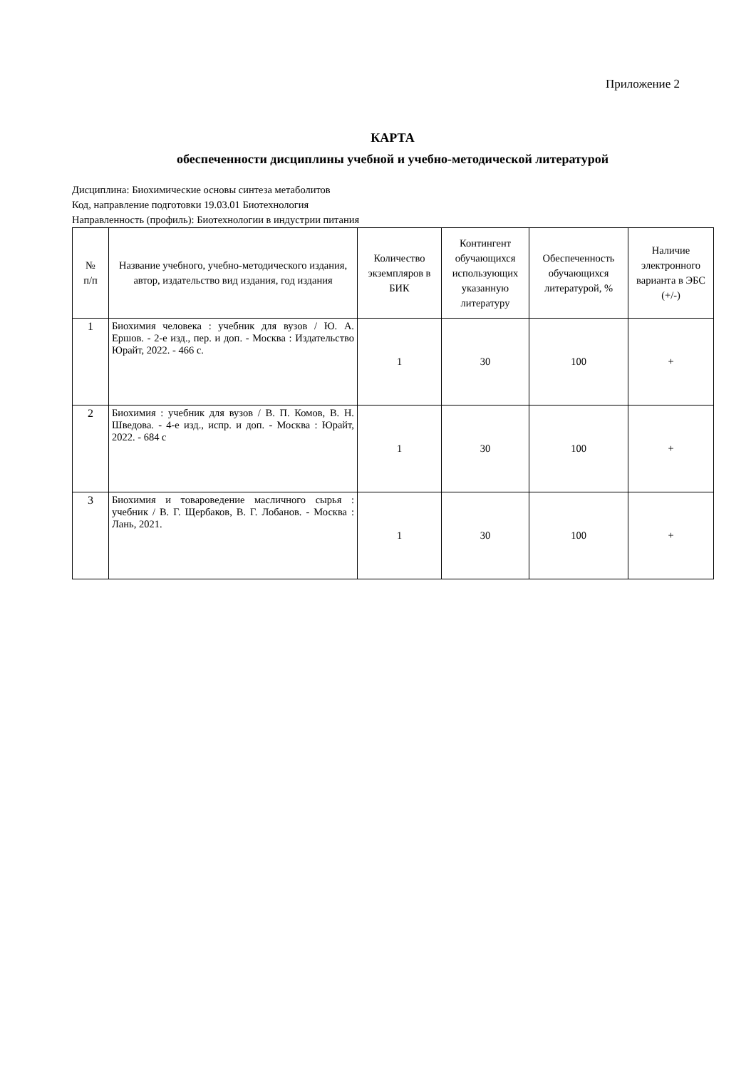Приложение 2
КАРТА
обеспеченности дисциплины учебной и учебно-методической литературой
Дисциплина: Биохимические основы синтеза метаболитов
Код, направление подготовки 19.03.01 Биотехнология
Направленность (профиль): Биотехнологии в индустрии питания
| № п/п | Название учебного, учебно-методического издания, автор, издательство вид издания, год издания | Количество экземпляров в БИК | Контингент обучающихся использующих указанную литературу | Обеспеченность обучающихся литературой, % | Наличие электронного варианта в ЭБС (+/-) |
| --- | --- | --- | --- | --- | --- |
| 1 | Биохимия человека : учебник для вузов / Ю. А. Ершов. - 2-е изд., пер. и доп. - Москва : Издательство Юрайт, 2022. - 466 с. | 1 | 30 | 100 | + |
| 2 | Биохимия : учебник для вузов / В. П. Комов, В. Н. Шведова. - 4-е изд., испр. и доп. - Москва : Юрайт, 2022. - 684 с | 1 | 30 | 100 | + |
| 3 | Биохимия и товароведение масличного сырья : учебник / В. Г. Щербаков, В. Г. Лобанов. - Москва : Лань, 2021. | 1 | 30 | 100 | + |